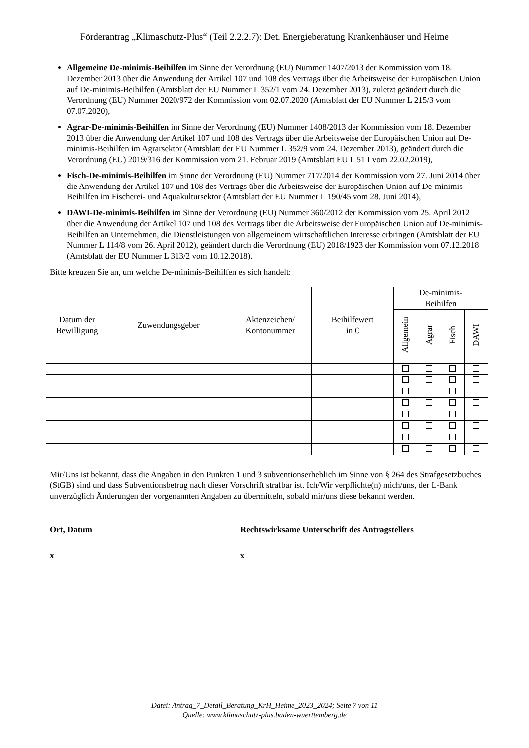Förderantrag „Klimaschutz-Plus“ (Teil 2.2.2.7): Det. Energieberatung Krankenhäuser und Heime
Allgemeine De-minimis-Beihilfen im Sinne der Verordnung (EU) Nummer 1407/2013 der Kommission vom 18. Dezember 2013 über die Anwendung der Artikel 107 und 108 des Vertrags über die Arbeitsweise der Europäischen Union auf De-minimis-Beihilfen (Amtsblatt der EU Nummer L 352/1 vom 24. Dezember 2013), zuletzt geändert durch die Verordnung (EU) Nummer 2020/972 der Kommission vom 02.07.2020 (Amtsblatt der EU Nummer L 215/3 vom 07.07.2020),
Agrar-De-minimis-Beihilfen im Sinne der Verordnung (EU) Nummer 1408/2013 der Kommission vom 18. Dezember 2013 über die Anwendung der Artikel 107 und 108 des Vertrags über die Arbeitsweise der Europäischen Union auf De-minimis-Beihilfen im Agrarsektor (Amtsblatt der EU Nummer L 352/9 vom 24. Dezember 2013), geändert durch die Verordnung (EU) 2019/316 der Kommission vom 21. Februar 2019 (Amtsblatt EU L 51 I vom 22.02.2019),
Fisch-De-minimis-Beihilfen im Sinne der Verordnung (EU) Nummer 717/2014 der Kommission vom 27. Juni 2014 über die Anwendung der Artikel 107 und 108 des Vertrags über die Arbeitsweise der Europäischen Union auf De-minimis-Beihilfen im Fischerei- und Aquakultursektor (Amtsblatt der EU Nummer L 190/45 vom 28. Juni 2014),
DAWI-De-minimis-Beihilfen im Sinne der Verordnung (EU) Nummer 360/2012 der Kommission vom 25. April 2012 über die Anwendung der Artikel 107 und 108 des Vertrags über die Arbeitsweise der Europäischen Union auf De-minimis-Beihilfen an Unternehmen, die Dienstleistungen von allgemeinem wirtschaftlichen Interesse erbringen (Amtsblatt der EU Nummer L 114/8 vom 26. April 2012), geändert durch die Verordnung (EU) 2018/1923 der Kommission vom 07.12.2018 (Amtsblatt der EU Nummer L 313/2 vom 10.12.2018).
Bitte kreuzen Sie an, um welche De-minimis-Beihilfen es sich handelt:
| Datum der Bewilligung | Zuwendungsgeber | Aktenzeichen/ Kontonummer | Beihilfewert in € | De-minimis- Beihilfen | | | |
| --- | --- | --- | --- | --- | --- | --- | --- |
| | | | | Allgemein | Agrar | Fisch | DAWI |
Mir/Uns ist bekannt, dass die Angaben in den Punkten 1 und 3 subventionserheblich im Sinne von § 264 des Strafgesetzbuches (StGB) sind und dass Subventionsbetrug nach dieser Vorschrift strafbar ist. Ich/Wir verpflichte(n) mich/uns, der L-Bank unverzüglich Änderungen der vorgenannten Angaben zu übermitteln, sobald mir/uns diese bekannt werden.
Ort, Datum Rechtswirksame Unterschrift des Antragstellers
x x
Datei: Antrag_7_Detail_Beratung_KrH_Heime_2023_2024; Seite 7 von 11
Quelle: www.klimaschutz-plus.baden-wuerttemberg.de